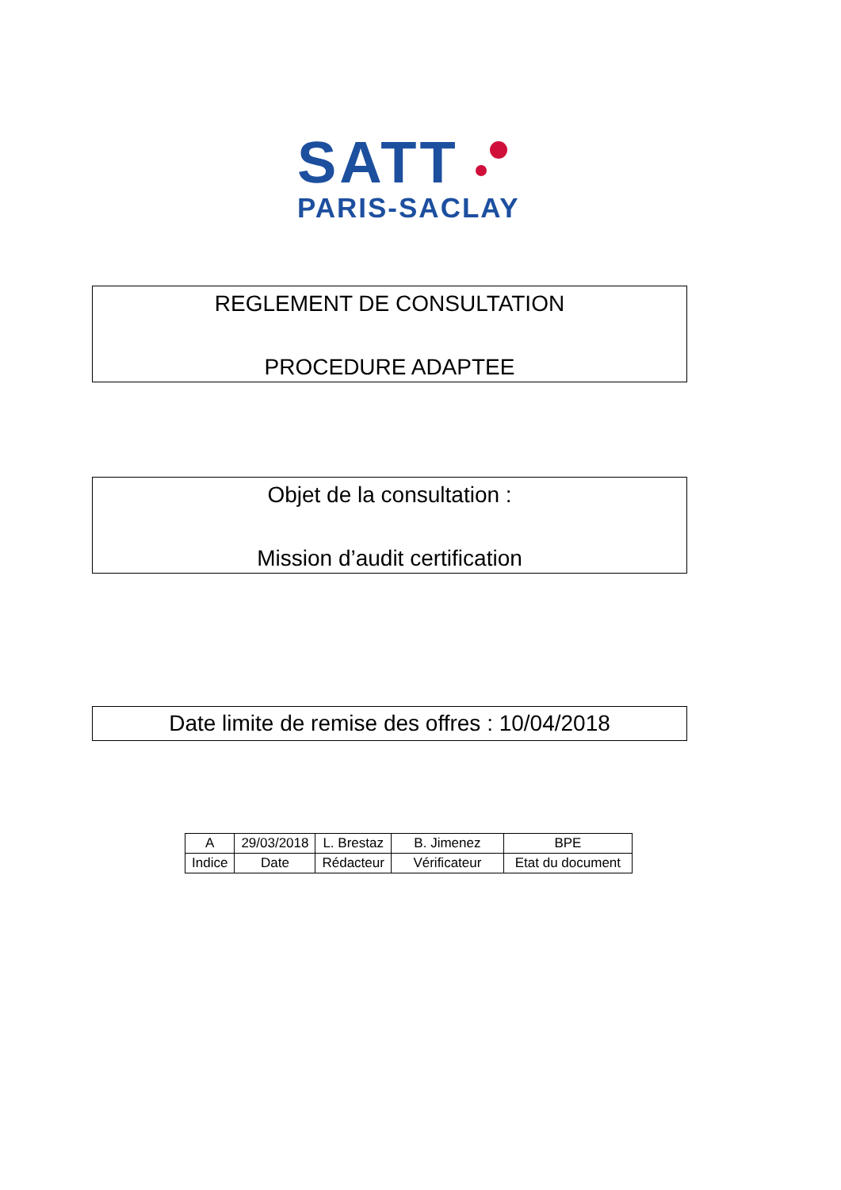SATT
PARIS-SACLAY
REGLEMENT DE CONSULTATION
PROCEDURE ADAPTEE
Objet de la consultation :
Mission d’audit certification
Date limite de remise des offres : 10/04/2018
| A | 29/03/2018 | L. Brestaz | B. Jimenez | BPE |
| Indice | Date | Rédacteur | Vérificateur | Etat du document |